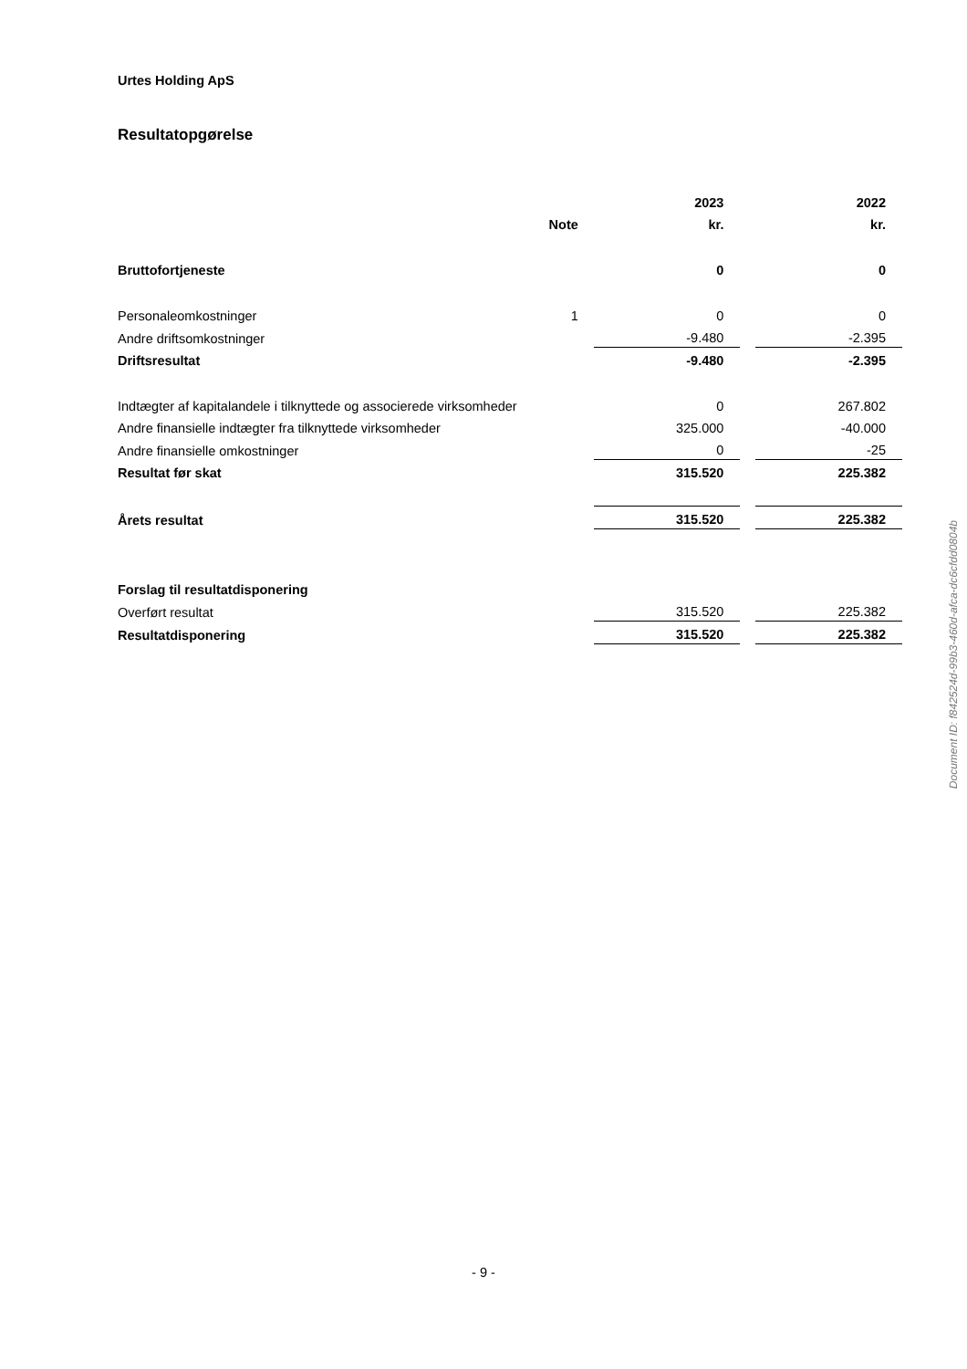Urtes Holding ApS
Resultatopgørelse
| | | | 2023 | | 2022 |
| --- | --- | --- | --- | --- | --- |
| | Note | | kr. | | kr. |
| Bruttofortjeneste | | | 0 | | 0 |
| Personaleomkostninger | 1 | | 0 | | 0 |
| Andre driftsomkostninger | | | -9.480 | | -2.395 |
| Driftsresultat | | | -9.480 | | -2.395 |
| Indtægter af kapitalandele i tilknyttede og associerede virksomheder | | | 0 | | 267.802 |
| Andre finansielle indtægter fra tilknyttede virksomheder | | | 325.000 | | -40.000 |
| Andre finansielle omkostninger | | | 0 | | -25 |
| Resultat før skat | | | 315.520 | | 225.382 |
| Årets resultat | | | 315.520 | | 225.382 |
| Forslag til resultatdisponering | | | | | |
| Overført resultat | | | 315.520 | | 225.382 |
| Resultatdisponering | | | 315.520 | | 225.382 |
Document ID: f842524d-99b3-460d-afca-dc6cfdd0804b
- 9 -